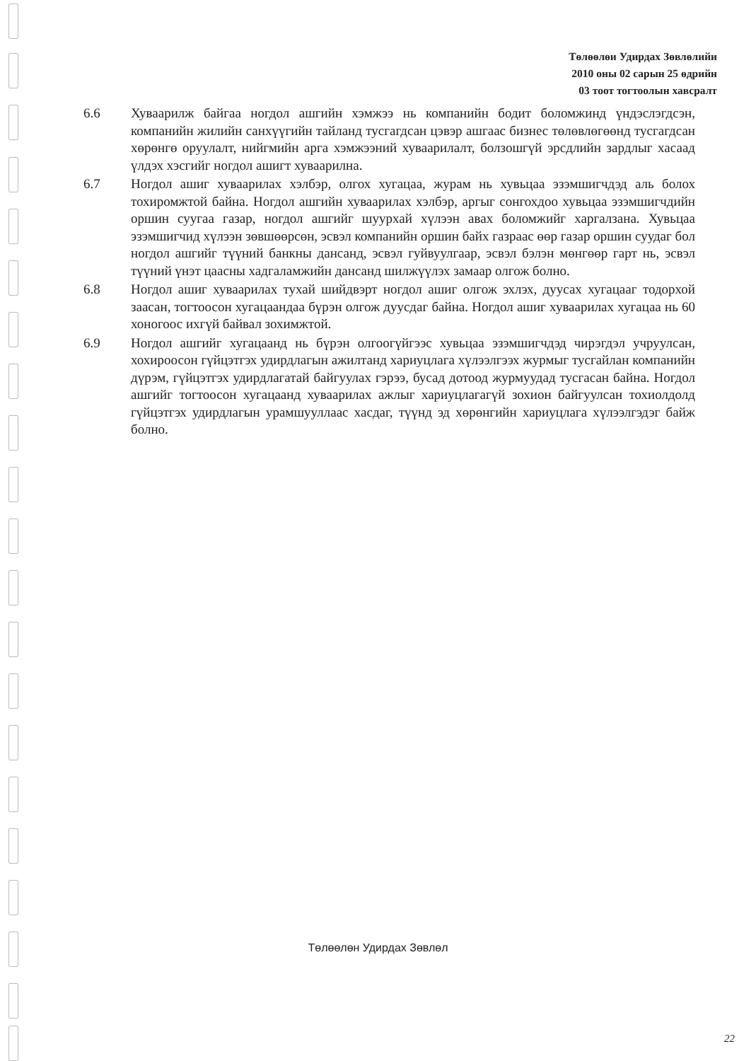Төлөөлөи Удирдах Зөвлөлийи
2010 оны 02 сарын 25 өдрийн
03 тоот тогтоолын хавсралт
6.6 Хуваарилж байгаа ногдол ашгийн хэмжээ нь компанийн бодит боломжинд үндэслэгдсэн, компанийн жилийн санхүүгийн тайланд тусгагдсан цэвэр ашгаас бизнес төлөвлөгөөнд тусгагдсан хөрөнгө оруулалт, нийгмийн арга хэмжээний хуваарилалт, болзошгүй эрсдлийн зардлыг хасаад үлдэх хэсгийг ногдол ашигт хуваарилна.
6.7 Ногдол ашиг хуваарилах хэлбэр, олгох хугацаа, журам нь хувьцаа эзэмшигчдэд аль болох тохиромжтой байна. Ногдол ашгийн хуваарилах хэлбэр, аргыг сонгохдоо хувьцаа эзэмшигчдийн оршин суугаа газар, ногдол ашгийг шуурхай хүлээн авах боломжийг харгалзана. Хувьцаа эзэмшигчид хүлээн зөвшөөрсөн, эсвэл компанийн оршин байх газраас өөр газар оршин суудаг бол ногдол ашгийг түүний банкны дансанд, эсвэл гуйвуулгаар, эсвэл бэлэн мөнгөөр гарт нь, эсвэл түүний үнэт цаасны хадгаламжийн дансанд шилжүүлэх замаар олгож болно.
6.8 Ногдол ашиг хуваарилах тухай шийдвэрт ногдол ашиг олгож эхлэх, дуусах хугацааг тодорхой заасан, тогтоосон хугацаандаа бүрэн олгож дуусдаг байна. Ногдол ашиг хуваарилах хугацаа нь 60 хоногоос ихгүй байвал зохимжтой.
6.9 Ногдол ашгийг хугацаанд нь бүрэн олгоогүйгээс хувьцаа эзэмшигчдэд чирэгдэл учруулсан, хохироосон гүйцэтгэх удирдлагын ажилтанд хариуцлага хүлээлгээх журмыг тусгайлан компанийн дүрэм, гүйцэтгэх удирдлагатай байгуулах гэрээ, бусад дотоод журмуудад тусгасан байна. Ногдол ашгийг тогтоосон хугацаанд хуваарилах ажлыг хариуцлагагүй зохион байгуулсан тохиолдолд гүйцэтгэх удирдлагын урамшууллаас хасдаг, түүнд эд хөрөнгийн хариуцлага хүлээлгэдэг байж болно.
Төлөөлөн Удирдах Зөвлөл
22